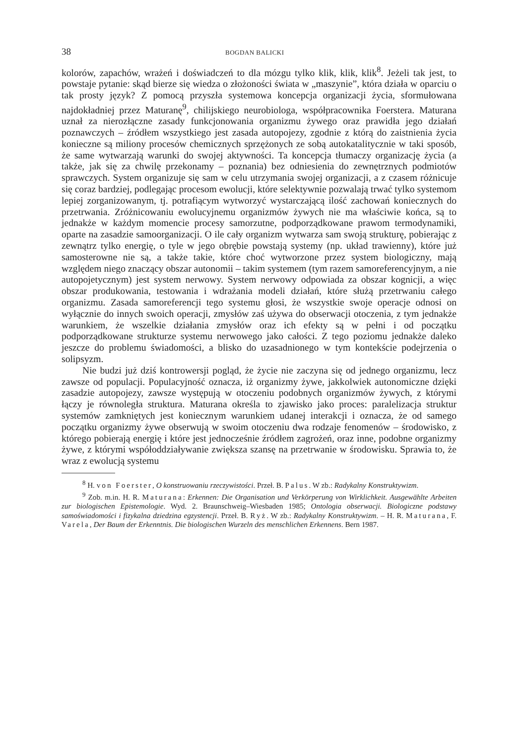38 BOGDAN BALICKI
kolorów, zapachów, wrażeń i doświadczeń to dla mózgu tylko klik, klik, klik<sup>8</sup>. Jeżeli tak jest, to powstaje pytanie: skąd bierze się wiedza o złożoności świata w „maszynie”, która działa w oparciu o tak prosty język? Z pomocą przyszła systemowa koncepcja organizacji życia, sformułowana najdokładniej przez Maturanę<sup>9</sup>, chilijskiego neurobiologa, współpracownika Foerstera. Maturana uznał za nierozłączne zasady funkcjonowania organizmu żywego oraz prawidła jego działań poznawczych – źródłem wszystkiego jest zasada autopojezy, zgodnie z którą do zaistnienia życia konieczne są miliony procesów chemicznych sprzężonych ze sobą autokatalitycznie w taki sposób, że same wytwarzają warunki do swojej aktywności. Ta koncepcja tłumaczy organizację życia (a także, jak się za chwilę przekonamy – poznania) bez odniesienia do zewnętrznych podmiotów sprawczych. System organizuje się sam w celu utrzymania swojej organizacji, a z czasem różnicuje się coraz bardziej, podlegając procesom ewolucji, które selektywnie pozwalają trwać tylko systemom lepiej zorganizowanym, tj. potrafiącym wytworzyć wystarczającą ilość zachowań koniecznych do przetrwania. Zróżnicowaniu ewolucyjnemu organizmów żywych nie ma właściwie końca, są to jednakże w każdym momencie procesy samorzutne, podporządkowane prawom termodynamiki, oparte na zasadzie samoorganizacji. O ile cały organizm wytwarza sam swoją strukturę, pobierając z zewnątrz tylko energię, o tyle w jego obrębie powstają systemy (np. układ trawienny), które już samosterowne nie są, a także takie, które choć wytworzone przez system biologiczny, mają względem niego znaczący obszar autonomii – takim systemem (tym razem samoreferencyjnym, a nie autopojetycznym) jest system nerwowy. System nerwowy odpowiada za obszar kognicji, a więc obszar produkowania, testowania i wdrażania modeli działań, które służą przetrwaniu całego organizmu. Zasada samoreferencji tego systemu głosi, że wszystkie swoje operacje odnosi on wyłącznie do innych swoich operacji, zmysłów zaś używa do obserwacji otoczenia, z tym jednakże warunkiem, że wszelkie działania zmysłów oraz ich efekty są w pełni i od początku podporządkowane strukturze systemu nerwowego jako całości. Z tego poziomu jednakże daleko jeszcze do problemu świadomości, a blisko do uzasadnionego w tym kontekście podejrzenia o solipsyzm.
Nie budzi już dziś kontrowersji pogląd, że życie nie zaczyna się od jednego organizmu, lecz zawsze od populacji. Populacyjność oznacza, iż organizmy żywe, jakkolwiek autonomiczne dzięki zasadzie autopojezy, zawsze występują w otoczeniu podobnych organizmów żywych, z którymi łączy je równoległa struktura. Maturana określa to zjawisko jako proces: paralelizacja struktur systemów zamkniętych jest koniecznym warunkiem udanej interakcji i oznacza, że od samego początku organizmy żywe obserwują w swoim otoczeniu dwa rodzaje fenomenów – środowisko, z którego pobierają energię i które jest jednocześnie źródłem zagrożeń, oraz inne, podobne organizmy żywe, z którymi współoddziaływanie zwiększa szansę na przetrwanie w środowisku. Sprawia to, że wraz z ewolucją systemu
<sup>8</sup> H. von Foerster, O konstruowaniu rzeczywistości. Przeł. B. Palus. W zb.: Radykalny Konstruktywizm.
<sup>9</sup> Zob. m.in. H. R. Maturana: Erkennen: Die Organisation und Verkörperung von Wirklichkeit. Ausgewählte Arbeiten zur biologischen Epistemologie. Wyd. 2. Braunschweig–Wiesbaden 1985; Ontologia obserwacji. Biologiczne podstawy samoświadomości i fizykalna dziedzina egzystencji. Przeł. B. Ryż. W zb.: Radykalny Konstruktywizm. – H. R. Maturana, F. Varela, Der Baum der Erkenntnis. Die biologischen Wurzeln des menschlichen Erkennens. Bern 1987.